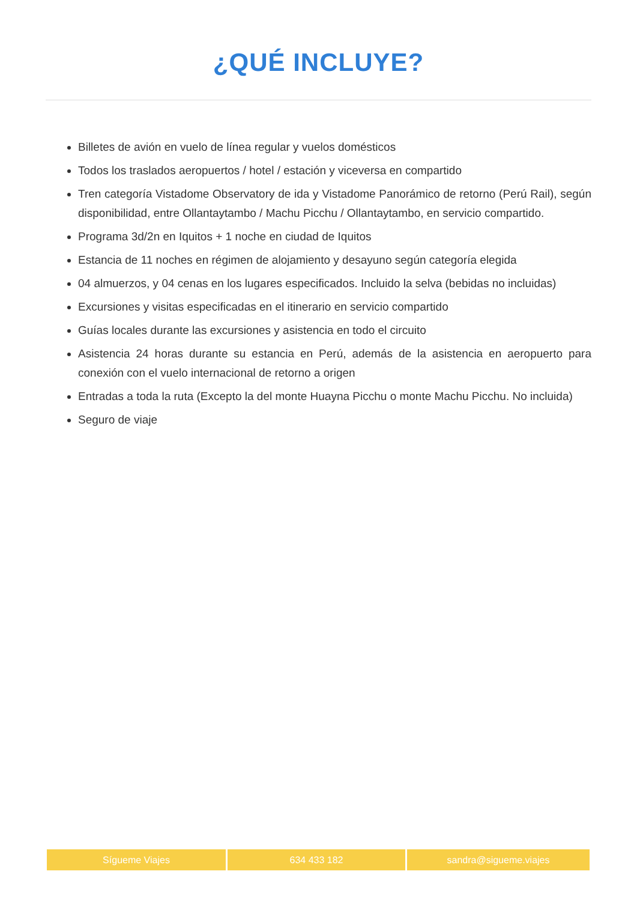¿QUÉ INCLUYE?
Billetes de avión en vuelo de línea regular y vuelos domésticos
Todos los traslados aeropuertos / hotel / estación y viceversa en compartido
Tren categoría Vistadome Observatory de ida y Vistadome Panorámico de retorno (Perú Rail), según disponibilidad, entre Ollantaytambo / Machu Picchu / Ollantaytambo, en servicio compartido.
Programa 3d/2n en Iquitos + 1 noche en ciudad de Iquitos
Estancia de 11 noches en régimen de alojamiento y desayuno según categoría elegida
04 almuerzos, y 04 cenas en los lugares especificados. Incluido la selva (bebidas no incluidas)
Excursiones y visitas especificadas en el itinerario en servicio compartido
Guías locales durante las excursiones y asistencia en todo el circuito
Asistencia 24 horas durante su estancia en Perú, además de la asistencia en aeropuerto para conexión con el vuelo internacional de retorno a origen
Entradas a toda la ruta (Excepto la del monte Huayna Picchu o monte Machu Picchu. No incluida)
Seguro de viaje
Sígueme Viajes 634 433 182 sandra@sigueme.viajes